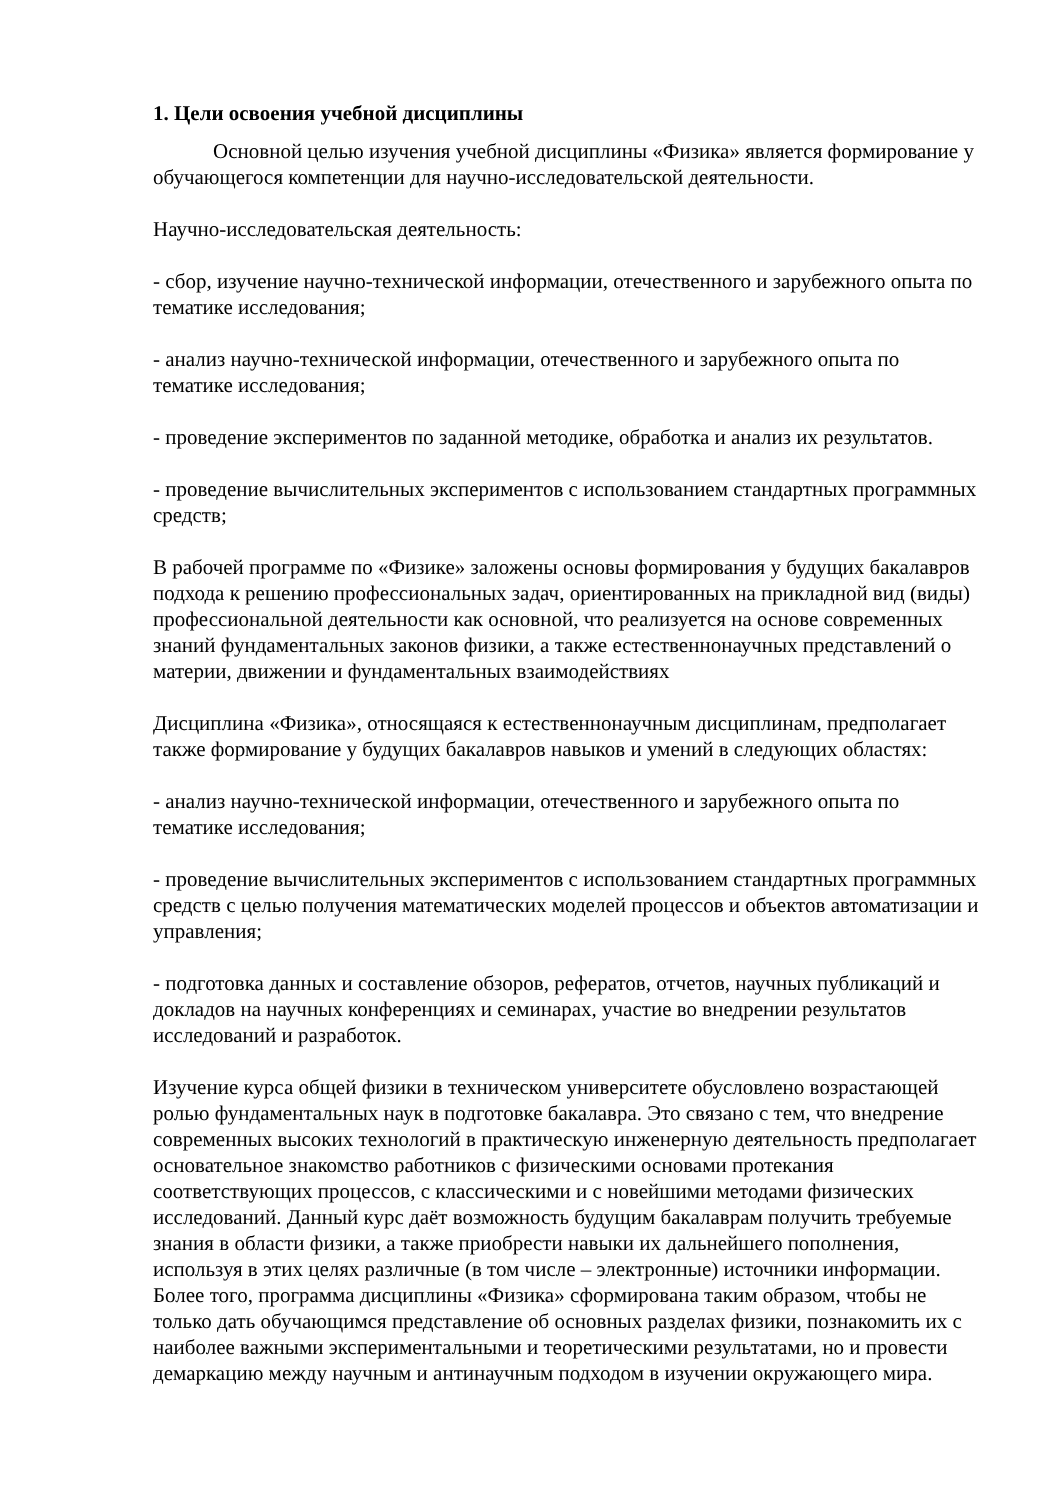1. Цели освоения учебной дисциплины
Основной целью изучения учебной дисциплины «Физика» является формирование у обучающегося компетенции для научно-исследовательской деятельности.
Научно-исследовательская деятельность:
- сбор, изучение научно-технической информации, отечественного и зарубежного опыта по тематике исследования;
- анализ научно-технической информации, отечественного и зарубежного опыта по тематике исследования;
- проведение экспериментов по заданной методике, обработка и анализ их результатов.
- проведение вычислительных экспериментов с использованием стандартных программных средств;
В рабочей программе по «Физике» заложены основы формирования у будущих бакалавров подхода к решению профессиональных задач, ориентированных на прикладной вид (виды) профессиональной деятельности как основной, что реализуется на основе современных знаний фундаментальных законов физики, а также естественнонаучных представлений о материи, движении и фундаментальных взаимодействиях
Дисциплина «Физика», относящаяся к естественнонаучным дисциплинам, предполагает также формирование у будущих бакалавров навыков и умений в следующих областях:
- анализ научно-технической информации, отечественного и зарубежного опыта по тематике исследования;
- проведение вычислительных экспериментов с использованием стандартных программных средств с целью получения математических моделей процессов и объектов автоматизации и управления;
- подготовка данных и составление обзоров, рефератов, отчетов, научных публикаций и докладов на научных конференциях и семинарах, участие во внедрении результатов исследований и разработок.
Изучение курса общей физики в техническом университете обусловлено возрастающей ролью фундаментальных наук в подготовке бакалавра. Это связано с тем, что внедрение современных высоких технологий в практическую инженерную деятельность предполагает основательное знакомство работников с физическими основами протекания соответствующих процессов, с классическими и с новейшими методами физических исследований. Данный курс даёт возможность будущим бакалаврам получить требуемые знания в области физики, а также приобрести навыки их дальнейшего пополнения, используя в этих целях различные (в том числе – электронные) источники информации. Более того, программа дисциплины «Физика» сформирована таким образом, чтобы не только дать обучающимся представление об основных разделах физики, познакомить их с наиболее важными экспериментальными и теоретическими результатами, но и провести демаркацию между научным и антинаучным подходом в изучении окружающего мира.